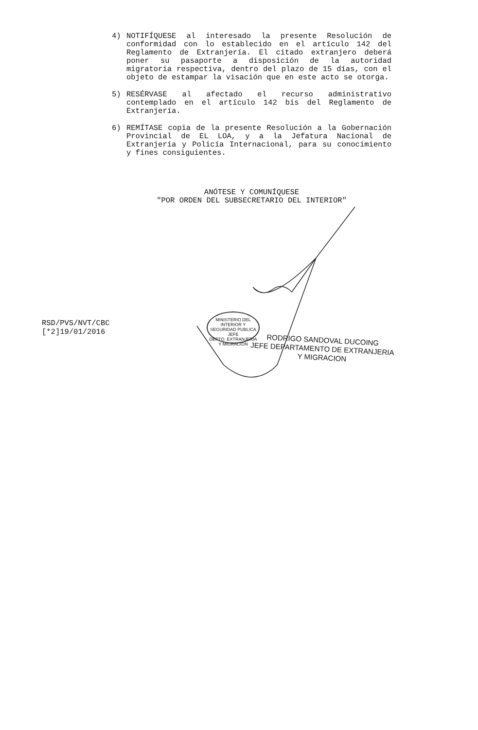4) NOTIFÍQUESE al interesado la presente Resolución de conformidad con lo establecido en el artículo 142 del Reglamento de Extranjería. El citado extranjero deberá poner su pasaporte a disposición de la autoridad migratoria respectiva, dentro del plazo de 15 días, con el objeto de estampar la visación que en este acto se otorga.
5) RESÉRVASE al afectado el recurso administrativo contemplado en el artículo 142 bis del Reglamento de Extranjería.
6) REMÍTASE copia de la presente Resolución a la Gobernación Provincial de EL LOA, y a la Jefatura Nacional de Extranjería y Policía Internacional, para su conocimiento y fines consiguientes.
ANÓTESE Y COMUNÍQUESE
"POR ORDEN DEL SUBSECRETARIO DEL INTERIOR"
MINISTERIO DEL INTERIOR Y SEGURIDAD PUBLICA
JEFE
DEPTO. EXTRANJERIA Y MIGRACION
RSD/PVS/NVT/CBC
[*2]19/01/2016
RODRIGO SANDOVAL DUCOING
JEFE DEPARTAMENTO DE EXTRANJERIA
Y MIGRACION